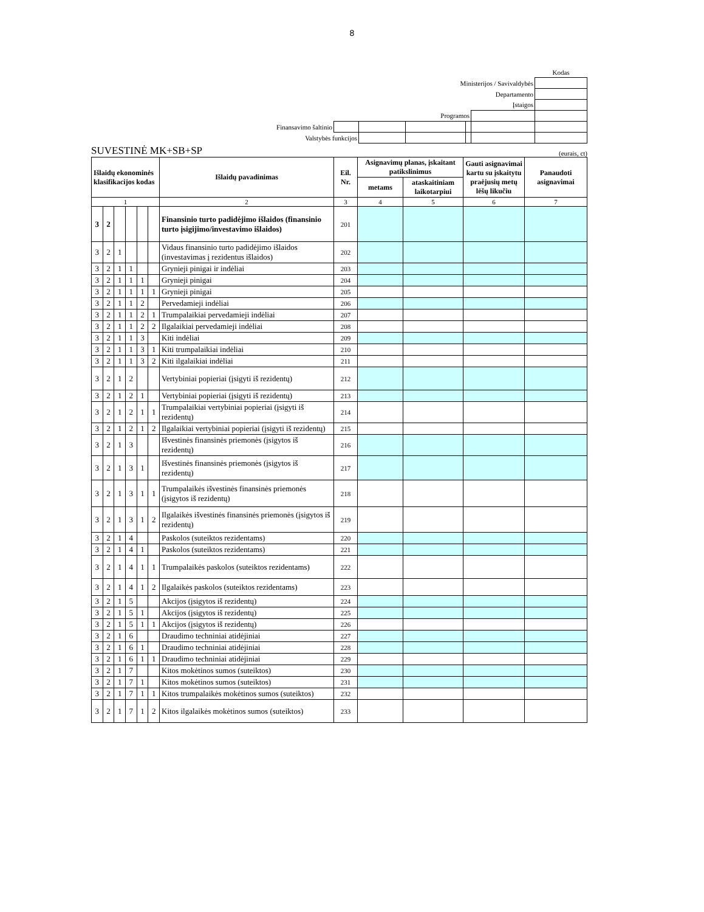8
| | | | | | | Kodas |
| Ministerijos / Savivaldybės | | | | | | |
| Departamento | | | | | | |
| Įstaigos | | | | | | |
| Programos | | | | | | |
| Finansavimo šaltinio | | | | | | |
| Valstybės funkcijos | | | | | | |
SUVESTINĖ MK+SB+SP (eurais, ct)
| Išlaidų ekonominės klasifikacijos kodas | | | | | | Išlaidų pavadinimas | Eil. Nr. | Asignavimų planas, įskaitant patikslinimus | | Gauti asignavimai kartu su įskaitytu praėjusių metų lėšų likučiu | Panaudoti asignavimai |
| --- | --- | --- | --- | --- | --- | --- | --- | --- | --- | --- | --- |
| | | | | | | | | metams | ataskaitiniam laikotarpiui | | |
| 1 | | | | | | 2 | 3 | 4 | 5 | 6 | 7 |
| 3 | 2 | | | | | Finansinio turto padidėjimo išlaidos (finansinio turto įsigijimo/investavimo išlaidos) | 201 | | | | |
| 3 | 2 | 1 | | | | Vidaus finansinio turto padidėjimo išlaidos (investavimas į rezidentus išlaidos) | 202 | | | | |
| 3 | 2 | 1 | 1 | | | Grynieji pinigai ir indėliai | 203 | | | | |
| 3 | 2 | 1 | 1 | 1 | | Grynieji pinigai | 204 | | | | |
| 3 | 2 | 1 | 1 | 1 | 1 | Grynieji pinigai | 205 | | | | |
| 3 | 2 | 1 | 1 | 2 | | Pervedamieji indėliai | 206 | | | | |
| 3 | 2 | 1 | 1 | 2 | 1 | Trumpalaikiai pervedamieji indėliai | 207 | | | | |
| 3 | 2 | 1 | 1 | 2 | 2 | Ilgalaikiai pervedamieji indėliai | 208 | | | | |
| 3 | 2 | 1 | 1 | 3 | | Kiti indėliai | 209 | | | | |
| 3 | 2 | 1 | 1 | 3 | 1 | Kiti trumpalaikiai indėliai | 210 | | | | |
| 3 | 2 | 1 | 1 | 3 | 2 | Kiti ilgalaikiai indėliai | 211 | | | | |
| 3 | 2 | 1 | 2 | | | Vertybiniai popieriai (įsigyti iš rezidentų) | 212 | | | | |
| 3 | 2 | 1 | 2 | 1 | | Vertybiniai popieriai (įsigyti iš rezidentų) | 213 | | | | |
| 3 | 2 | 1 | 2 | 1 | 1 | Trumpalaikiai vertybiniai popieriai (įsigyti iš rezidentų) | 214 | | | | |
| 3 | 2 | 1 | 2 | 1 | 2 | Ilgalaikiai vertybiniai popieriai (įsigyti iš rezidentų) | 215 | | | | |
| 3 | 2 | 1 | 3 | | | Išvestinės finansinės priemonės (įsigytos iš rezidentų) | 216 | | | | |
| 3 | 2 | 1 | 3 | 1 | | Išvestinės finansinės priemonės (įsigytos iš rezidentų) | 217 | | | | |
| 3 | 2 | 1 | 3 | 1 | 1 | Trumpalaikės išvestinės finansinės priemonės (įsigytos iš rezidentų) | 218 | | | | |
| 3 | 2 | 1 | 3 | 1 | 2 | Ilgalaikės išvestinės finansinės priemonės (įsigytos iš rezidentų) | 219 | | | | |
| 3 | 2 | 1 | 4 | | | Paskolos (suteiktos rezidentams) | 220 | | | | |
| 3 | 2 | 1 | 4 | 1 | | Paskolos (suteiktos rezidentams) | 221 | | | | |
| 3 | 2 | 1 | 4 | 1 | 1 | Trumpalaikės paskolos (suteiktos rezidentams) | 222 | | | | |
| 3 | 2 | 1 | 4 | 1 | 2 | Ilgalaikės paskolos (suteiktos rezidentams) | 223 | | | | |
| 3 | 2 | 1 | 5 | | | Akcijos (įsigytos iš rezidentų) | 224 | | | | |
| 3 | 2 | 1 | 5 | 1 | | Akcijos (įsigytos iš rezidentų) | 225 | | | | |
| 3 | 2 | 1 | 5 | 1 | 1 | Akcijos (įsigytos iš rezidentų) | 226 | | | | |
| 3 | 2 | 1 | 6 | | | Draudimo techniniai atidėjiniai | 227 | | | | |
| 3 | 2 | 1 | 6 | 1 | | Draudimo techniniai atidėjiniai | 228 | | | | |
| 3 | 2 | 1 | 6 | 1 | 1 | Draudimo techniniai atidėjiniai | 229 | | | | |
| 3 | 2 | 1 | 7 | | | Kitos mokėtinos sumos (suteiktos) | 230 | | | | |
| 3 | 2 | 1 | 7 | 1 | | Kitos mokėtinos sumos (suteiktos) | 231 | | | | |
| 3 | 2 | 1 | 7 | 1 | 1 | Kitos trumpalaikės mokėtinos sumos (suteiktos) | 232 | | | | |
| 3 | 2 | 1 | 7 | 1 | 2 | Kitos ilgalaikės mokėtinos sumos (suteiktos) | 233 | | | | |